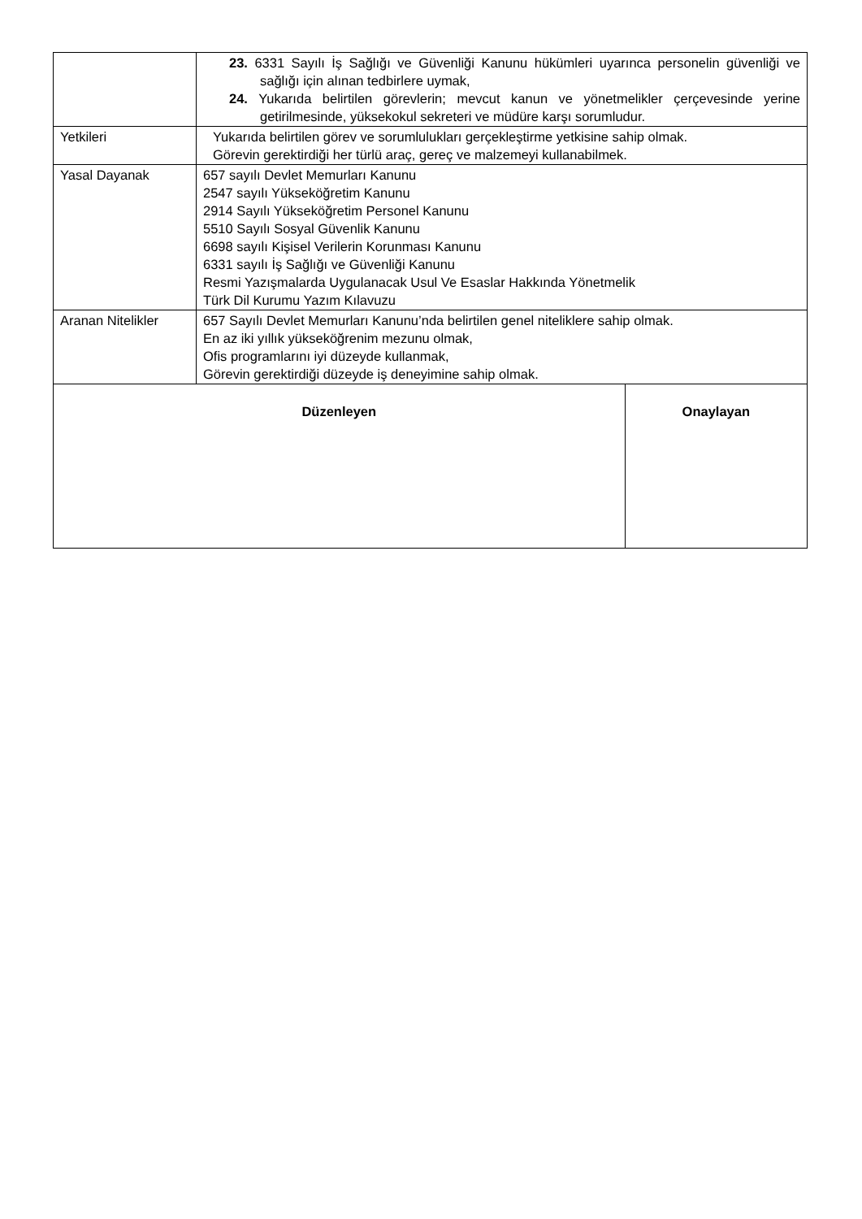| | 23. 6331 Sayılı İş Sağlığı ve Güvenliği Kanunu hükümleri uyarınca personelin güvenliği ve sağlığı için alınan tedbirlere uymak, 24. Yukarıda belirtilen görevlerin; mevcut kanun ve yönetmelikler çerçevesinde yerine getirilmesinde, yüksekokul sekreteri ve müdüre karşı sorumludur. | |
| Yetkileri | Yukarıda belirtilen görev ve sorumlulukları gerçekleştirme yetkisine sahip olmak. Görevin gerektirdiği her türlü araç, gereç ve malzemeyi kullanabilmek. | |
| Yasal Dayanak | 657 sayılı Devlet Memurları Kanunu 2547 sayılı Yükseköğretim Kanunu 2914 Sayılı Yükseköğretim Personel Kanunu 5510 Sayılı Sosyal Güvenlik Kanunu 6698 sayılı Kişisel Verilerin Korunması Kanunu 6331 sayılı İş Sağlığı ve Güvenliği Kanunu Resmi Yazışmalarda Uygulanacak Usul Ve Esaslar Hakkında Yönetmelik Türk Dil Kurumu Yazım Kılavuzu | |
| Aranan Nitelikler | 657 Sayılı Devlet Memurları Kanunu’nda belirtilen genel niteliklere sahip olmak. En az iki yıllık yükseköğrenim mezunu olmak, Ofis programlarını iyi düzeyde kullanmak, Görevin gerektirdiği düzeyde iş deneyimine sahip olmak. | |
| Düzenleyen | | Onaylayan |